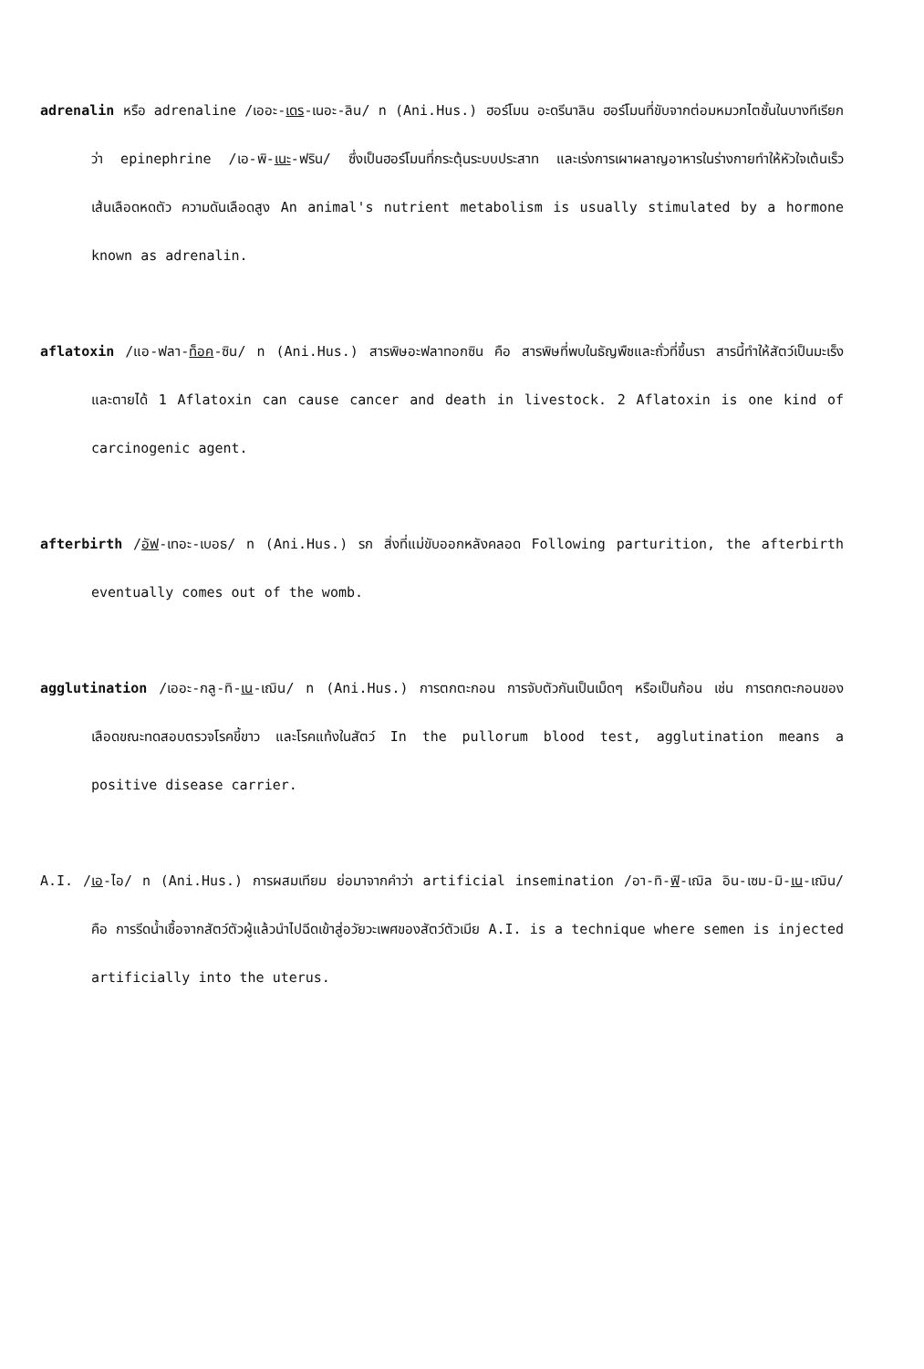adrenalin หรือ adrenaline /เออะ-เดร-เนอะ-ลิน/ n (Ani.Hus.) ฮอร์โมน อะดรีนาลิน ฮอร์โมนที่ขับจากต่อมหมวกไตชั้นในบางทีเรียกว่า epinephrine /เอ-พิ-เนะ-ฟริน/ ซึ่งเป็นฮอร์โมนที่กระตุ้นระบบประสาท และเร่งการเผาผลาญอาหารในร่างกายทำให้หัวใจเต้นเร็ว เส้นเลือดหดตัว ความดันเลือดสูง An animal's nutrient metabolism is usually stimulated by a hormone known as adrenalin.
aflatoxin /แอ-ฟลา-ท็อค-ซิน/ n (Ani.Hus.) สารพิษอะฟลาทอกซิน คือ สารพิษที่พบในธัญพืชและถั่วที่ขึ้นรา สารนี้ทำให้สัตว์เป็นมะเร็งและตายได้ 1 Aflatoxin can cause cancer and death in livestock. 2 Aflatoxin is one kind of carcinogenic agent.
afterbirth /อัฟ-เทอะ-เบอธ/ n (Ani.Hus.) รก สิ่งที่แม่ขับออกหลังคลอด Following parturition, the afterbirth eventually comes out of the womb.
agglutination /เออะ-กลู-ทิ-เน-เฌิน/ n (Ani.Hus.) การตกตะกอน การจับตัวกันเป็นเม็ดๆ หรือเป็นก้อน เช่น การตกตะกอนของเลือดขณะทดสอบตรวจโรคขี้ขาว และโรคแท้งในสัตว์ In the pullorum blood test, agglutination means a positive disease carrier.
A.I. /เอ-ไอ/ n (Ani.Hus.) การผสมเทียม ย่อมาจากคำว่า artificial insemination /อา-ทิ-ฟิ-เฌิล อิน-เซม-มิ-เน-เฌิน/ คือ การรีดน้ำเชื้อจากสัตว์ตัวผู้แล้วนำไปฉีดเข้าสู่อวัยวะเพศของสัตว์ตัวเมีย A.I. is a technique where semen is injected artificially into the uterus.